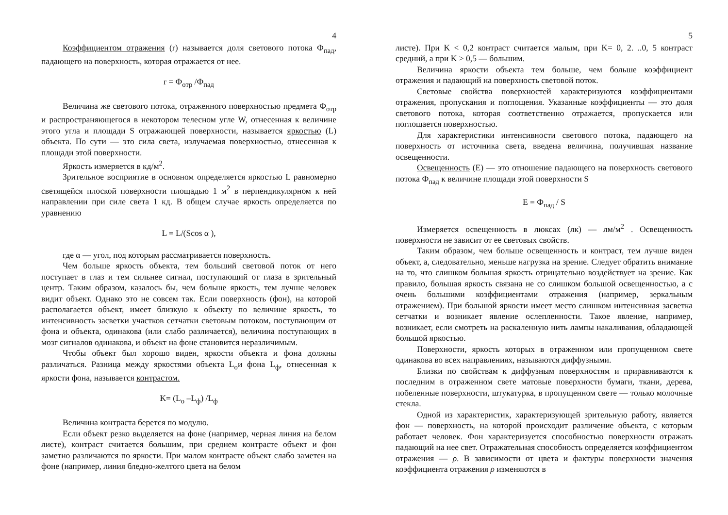4
Коэффициентом отражения (r) называется доля светового потока Ф<sub>пад</sub>, падающего на поверхность, которая отражается от нее.
r = Ф<sub>отр</sub> /Ф<sub>пад</sub>
Величина же светового потока, отраженного поверхностью предмета Ф<sub>отр</sub> и распространяющегося в некотором телесном угле W, отнесенная к величине этого угла и площади S отражающей поверхности, называется яркостью (L) объекта. По сути — это сила света, излучаемая поверхностью, отнесенная к площади этой поверхности.
Яркость измеряется в кд/м<sup>2</sup>.
Зрительное восприятие в основном определяется яркостью L равномерно светящейся плоской поверхности площадью 1 м<sup>2</sup> в перпендикулярном к ней направлении при силе света 1 кд. В общем случае яркость определяется по уравнению
L = L/(Scos α ),
где α — угол, под которым рассматривается поверхность.
Чем больше яркость объекта, тем больший световой поток от него поступает в глаз и тем сильнее сигнал, поступающий от глаза в зрительный центр. Таким образом, казалось бы, чем больше яркость, тем лучше человек видит объект. Однако это не совсем так. Если поверхность (фон), на которой располагается объект, имеет близкую к объекту по величине яркость, то интенсивность засветки участков сетчатки световым потоком, поступающим от фона и объекта, одинакова (или слабо различается), величина поступающих в мозг сигналов одинакова, и объект на фоне становится неразличимым.
Чтобы объект был хорошо виден, яркости объекта и фона должны различаться. Разница между яркостями объекта L<sub>о</sub>и фона L<sub>ф</sub>, отнесенная к яркости фона, называется контрастом.
K= (L<sub>o</sub> –L<sub>ф</sub>) /L<sub>ф</sub>
Величина контраста берется по модулю.
Если объект резко выделяется на фоне (например, черная линия на белом листе), контраст считается большим, при среднем контрасте объект и фон заметно различаются по яркости. При малом контрасте объект слабо заметен на фоне (например, линия бледно-желтого цвета на белом
5
листе). При K < 0,2 контраст считается малым, при K= 0, 2. ..0, 5 контраст средний, а при K > 0,5 — большим.
Величина яркости объекта тем больше, чем больше коэффициент отражения и падающий на поверхность световой поток.
Световые свойства поверхностей характеризуются коэффициентами отражения, пропускания и поглощения. Указанные коэффициенты — это доля светового потока, которая соответственно отражается, пропускается или поглощается поверхностью.
Для характеристики интенсивности светового потока, падающего на поверхность от источника света, введена величина, получившая название освещенности.
Освещенность (E) — это отношение падающего на поверхность светового потока Ф<sub>пад</sub> к величине площади этой поверхности S
E = Ф<sub>пад</sub> / S
Измеряется освещенность в люксах (лк) — лм/м<sup>2</sup> . Освещенность поверхности не зависит от ее световых свойств.
Таким образом, чем больше освещенность и контраст, тем лучше виден объект, а, следовательно, меньше нагрузка на зрение. Следует обратить внимание на то, что слишком большая яркость отрицательно воздействует на зрение. Как правило, большая яркость связана не со слишком большой освещенностью, а с очень большими коэффициентами отражения (например, зеркальным отражением). При большой яркости имеет место слишком интенсивная засветка сетчатки и возникает явление ослепленности. Такое явление, например, возникает, если смотреть на раскаленную нить лампы накаливания, обладающей большой яркостью.
Поверхности, яркость которых в отраженном или пропущенном свете одинакова во всех направлениях, называются диффузными.
Близки по свойствам к диффузным поверхностям и приравниваются к последним в отраженном свете матовые поверхности бумаги, ткани, дерева, побеленные поверхности, штукатурка, в пропущенном свете — только молочные стекла.
Одной из характеристик, характеризующей зрительную работу, является фон — поверхность, на которой происходит различение объекта, с которым работает человек. Фон характеризуется способностью поверхности отражать падающий на нее свет. Отражательная способность определяется коэффициентом отражения — ρ. В зависимости от цвета и фактуры поверхности значения коэффициента отражения ρ изменяются в